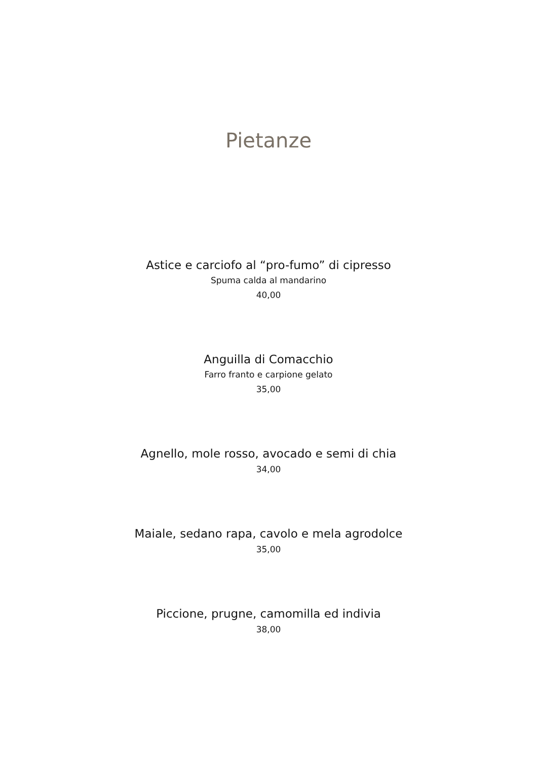Pietanze
Astice e carciofo al “pro-fumo” di cipresso
Spuma calda al mandarino
40,00
Anguilla di Comacchio
Farro franto e carpione gelato
35,00
Agnello, mole rosso, avocado e semi di chia
34,00
Maiale, sedano rapa, cavolo e mela agrodolce
35,00
Piccione, prugne, camomilla ed indivia
38,00